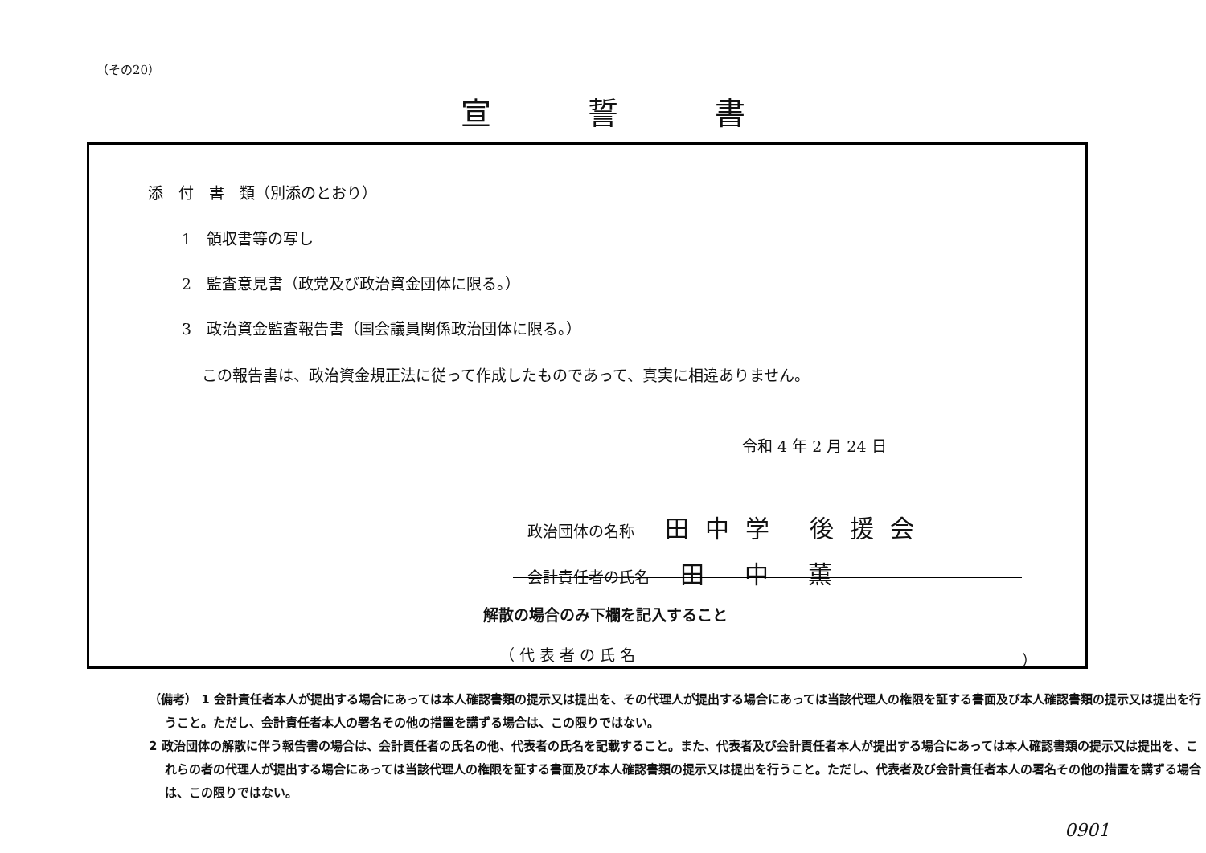（その20）
宣誓書
添　付　書　類（別添のとおり）
1　領収書等の写し
2　監査意見書（政党及び政治資金団体に限る。）
3　政治資金監査報告書（国会議員関係政治団体に限る。）
この報告書は、政治資金規正法に従って作成したものであって、真実に相違ありません。
令和 4 年 2 月 24 日
政治団体の名称　　田中学 後援会
会計責任者の氏名　　田 中 薫
解散の場合のみ下欄を記入すること
（ 代 表 者 の 氏 名 ）
（備考） 1 会計責任者本人が提出する場合にあっては本人確認書類の提示又は提出を、その代理人が提出する場合にあっては当該代理人の権限を証する書面及び本人確認書類の提示又は提出を行うこと。ただし、会計責任者本人の署名その他の措置を講ずる場合は、この限りではない。
2 政治団体の解散に伴う報告書の場合は、会計責任者の氏名の他、代表者の氏名を記載すること。また、代表者及び会計責任者本人が提出する場合にあっては本人確認書類の提示又は提出を、これらの者の代理人が提出する場合にあっては当該代理人の権限を証する書面及び本人確認書類の提示又は提出を行うこと。ただし、代表者及び会計責任者本人の署名その他の措置を講ずる場合は、この限りではない。
0901